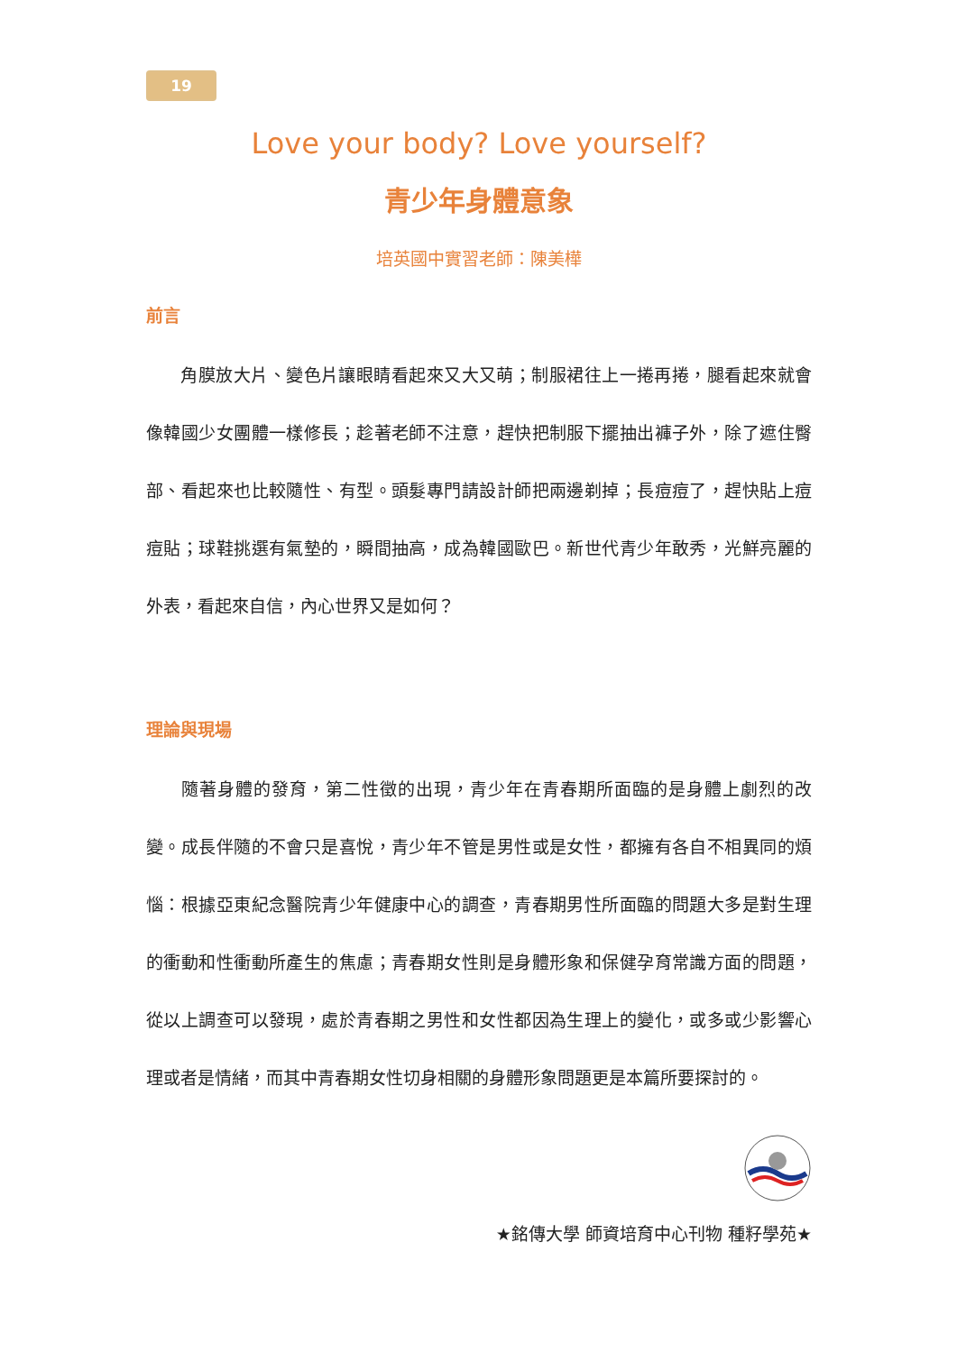19
Love your body? Love yourself?
青少年身體意象
培英國中實習老師：陳美樺
前言
  角膜放大片、變色片讓眼睛看起來又大又萌；制服裙往上一捲再捲，腿看起來就會像韓國少女團體一樣修長；趁著老師不注意，趕快把制服下擺抽出褲子外，除了遮住臀部、看起來也比較隨性、有型。頭髮專門請設計師把兩邊剃掉；長痘痘了，趕快貼上痘痘貼；球鞋挑選有氣墊的，瞬間抽高，成為韓國歐巴。新世代青少年敢秀，光鮮亮麗的外表，看起來自信，內心世界又是如何？
理論與現場
  隨著身體的發育，第二性徵的出現，青少年在青春期所面臨的是身體上劇烈的改變。成長伴隨的不會只是喜悅，青少年不管是男性或是女性，都擁有各自不相異同的煩惱：根據亞東紀念醫院青少年健康中心的調查，青春期男性所面臨的問題大多是對生理的衝動和性衝動所產生的焦慮；青春期女性則是身體形象和保健孕育常識方面的問題，從以上調查可以發現，處於青春期之男性和女性都因為生理上的變化，或多或少影響心理或者是情緒，而其中青春期女性切身相關的身體形象問題更是本篇所要探討的。
★銘傳大學 師資培育中心刊物 種籽學苑★